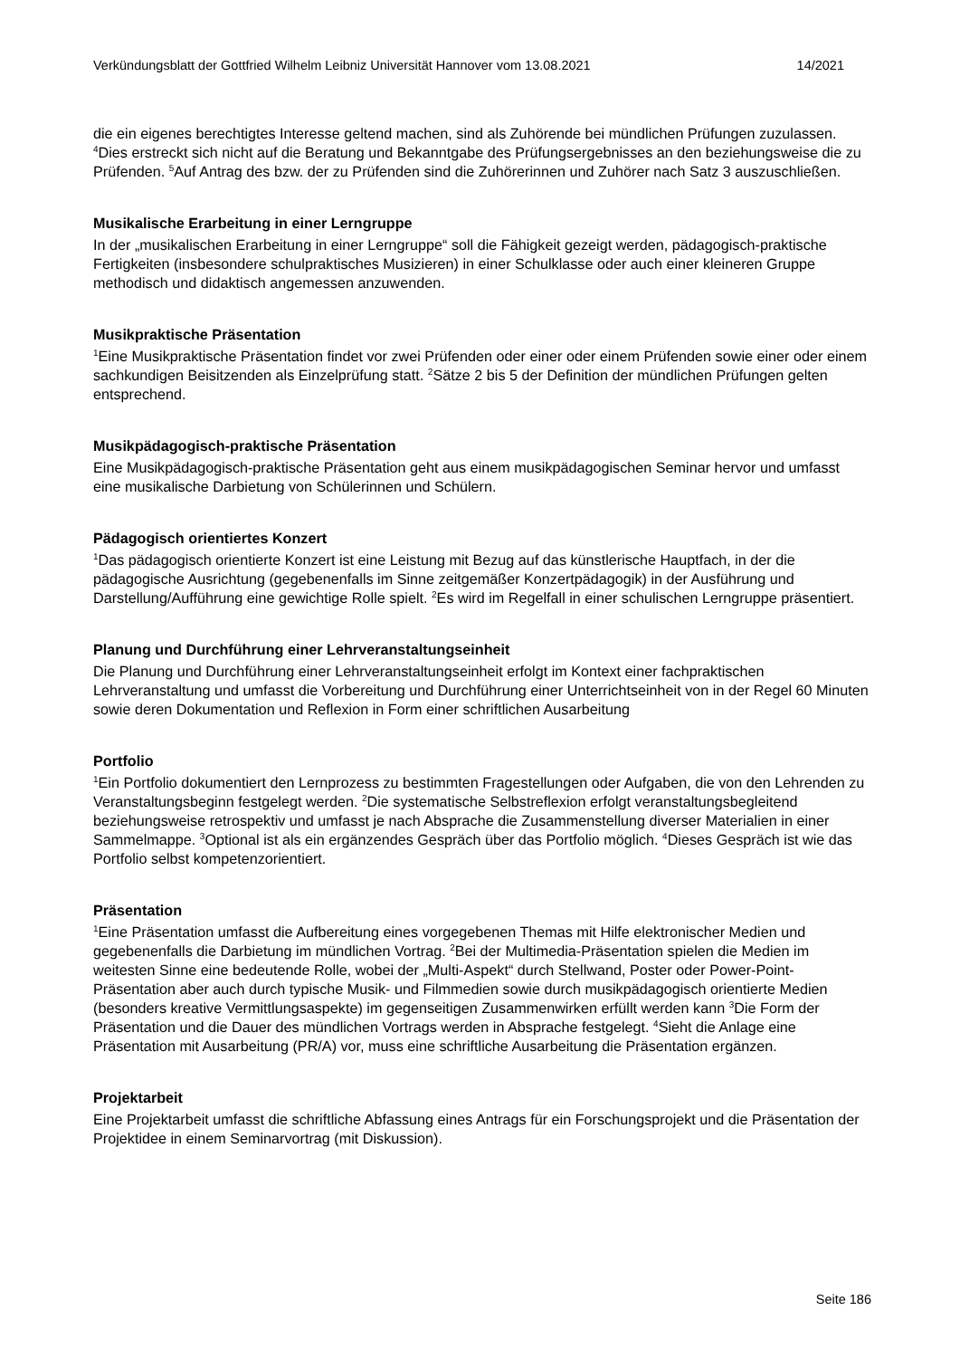Verkündungsblatt der Gottfried Wilhelm Leibniz Universität Hannover vom 13.08.2021 14/2021
die ein eigenes berechtigtes Interesse geltend machen, sind als Zuhörende bei mündlichen Prüfungen zuzulassen. <sup>4</sup>Dies erstreckt sich nicht auf die Beratung und Bekanntgabe des Prüfungsergebnisses an den beziehungsweise die zu Prüfenden. <sup>5</sup>Auf Antrag des bzw. der zu Prüfenden sind die Zuhörerinnen und Zuhörer nach Satz 3 auszuschließen.
Musikalische Erarbeitung in einer Lerngruppe
In der „musikalischen Erarbeitung in einer Lerngruppe“ soll die Fähigkeit gezeigt werden, pädagogisch-praktische Fertigkeiten (insbesondere schulpraktisches Musizieren) in einer Schulklasse oder auch einer kleineren Gruppe methodisch und didaktisch angemessen anzuwenden.
Musikpraktische Präsentation
<sup>1</sup> Eine Musikpraktische Präsentation findet vor zwei Prüfenden oder einer oder einem Prüfenden sowie einer oder einem sachkundigen Beisitzenden als Einzelprüfung statt. <sup>2</sup>Sätze 2 bis 5 der Definition der mündlichen Prüfungen gelten entsprechend.
Musikpädagogisch-praktische Präsentation
Eine Musikpädagogisch-praktische Präsentation geht aus einem musikpädagogischen Seminar hervor und umfasst eine musikalische Darbietung von Schülerinnen und Schülern.
Pädagogisch orientiertes Konzert
<sup>1</sup> Das pädagogisch orientierte Konzert ist eine Leistung mit Bezug auf das künstlerische Hauptfach, in der die pädagogische Ausrichtung (gegebenenfalls im Sinne zeitgemäßer Konzertpädagogik) in der Ausführung und Darstellung/Aufführung eine gewichtige Rolle spielt. <sup>2</sup>Es wird im Regelfall in einer schulischen Lerngruppe präsentiert.
Planung und Durchführung einer Lehrveranstaltungseinheit
Die Planung und Durchführung einer Lehrveranstaltungseinheit erfolgt im Kontext einer fachpraktischen Lehrveranstaltung und umfasst die Vorbereitung und Durchführung einer Unterrichtseinheit von in der Regel 60 Minuten sowie deren Dokumentation und Reflexion in Form einer schriftlichen Ausarbeitung
Portfolio
<sup>1</sup> Ein Portfolio dokumentiert den Lernprozess zu bestimmten Fragestellungen oder Aufgaben, die von den Lehrenden zu Veranstaltungsbeginn festgelegt werden. <sup>2</sup>Die systematische Selbstreflexion erfolgt veranstaltungsbegleitend beziehungsweise retrospektiv und umfasst je nach Absprache die Zusammenstellung diverser Materialien in einer Sammelmappe. <sup>3</sup>Optional ist als ein ergänzendes Gespräch über das Portfolio möglich. <sup>4</sup>Dieses Gespräch ist wie das Portfolio selbst kompetenzorientiert.
Präsentation
<sup>1</sup> Eine Präsentation umfasst die Aufbereitung eines vorgegebenen Themas mit Hilfe elektronischer Medien und gegebenenfalls die Darbietung im mündlichen Vortrag. <sup>2</sup>Bei der Multimedia-Präsentation spielen die Medien im weitesten Sinne eine bedeutende Rolle, wobei der „Multi-Aspekt“ durch Stellwand, Poster oder Power-Point-Präsentation aber auch durch typische Musik- und Filmmedien sowie durch musikpädagogisch orientierte Medien (besonders kreative Vermittlungsaspekte) im gegenseitigen Zusammenwirken erfüllt werden kann <sup>3</sup>Die Form der Präsentation und die Dauer des mündlichen Vortrags werden in Absprache festgelegt. <sup>4</sup>Sieht die Anlage eine Präsentation mit Ausarbeitung (PR/A) vor, muss eine schriftliche Ausarbeitung die Präsentation ergänzen.
Projektarbeit
Eine Projektarbeit umfasst die schriftliche Abfassung eines Antrags für ein Forschungsprojekt und die Präsentation der Projektidee in einem Seminarvortrag (mit Diskussion).
Seite 186